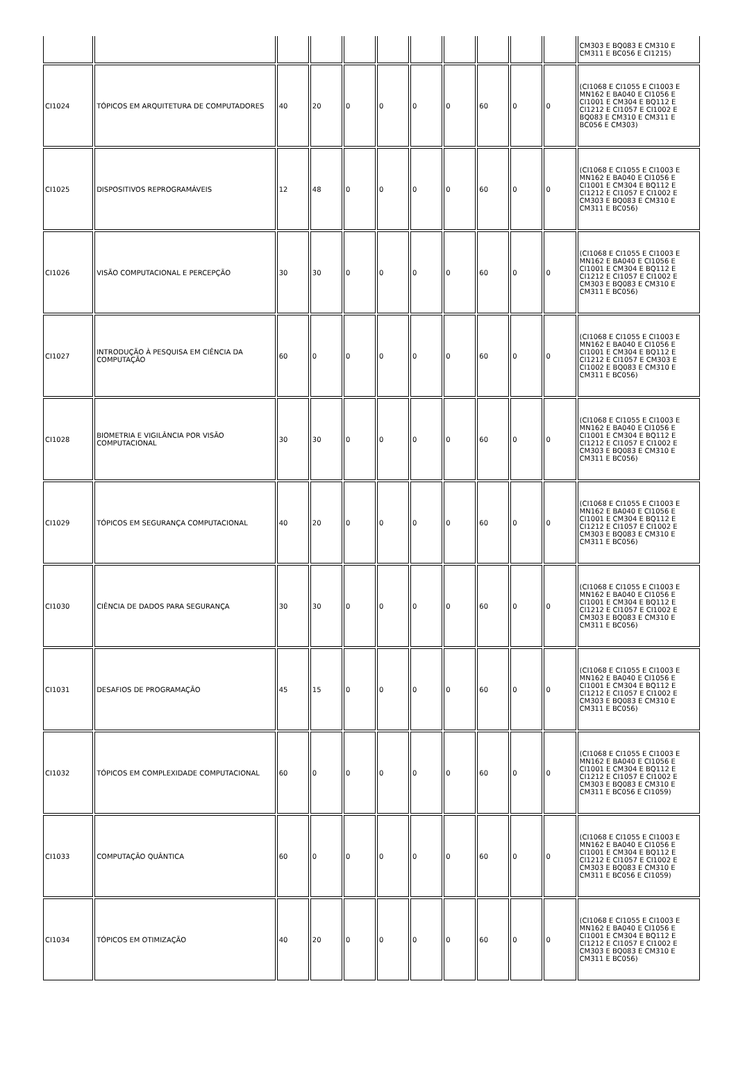| | | | | | | | | | | | CM303 E BQ083 E CM310 E CM311 E BC056 E CI1215) |
| CI1024 | TÓPICOS EM ARQUITETURA DE COMPUTADORES | 40 | 20 | 0 | 0 | 0 | 0 | 60 | 0 | 0 | (CI1068 E CI1055 E CI1003 E MN162 E BA040 E CI1056 E CI1001 E CM304 E BQ112 E CI1212 E CI1057 E CI1002 E BQ083 E CM310 E CM311 E BC056 E CM303) |
| CI1025 | DISPOSITIVOS REPROGRAMÁVEIS | 12 | 48 | 0 | 0 | 0 | 0 | 60 | 0 | 0 | (CI1068 E CI1055 E CI1003 E MN162 E BA040 E CI1056 E CI1001 E CM304 E BQ112 E CI1212 E CI1057 E CI1002 E CM303 E BQ083 E CM310 E CM311 E BC056) |
| CI1026 | VISÃO COMPUTACIONAL E PERCEPÇÃO | 30 | 30 | 0 | 0 | 0 | 0 | 60 | 0 | 0 | (CI1068 E CI1055 E CI1003 E MN162 E BA040 E CI1056 E CI1001 E CM304 E BQ112 E CI1212 E CI1057 E CI1002 E CM303 E BQ083 E CM310 E CM311 E BC056) |
| CI1027 | INTRODUÇÃO À PESQUISA EM CIÊNCIA DA COMPUTAÇÃO | 60 | 0 | 0 | 0 | 0 | 0 | 60 | 0 | 0 | (CI1068 E CI1055 E CI1003 E MN162 E BA040 E CI1056 E CI1001 E CM304 E BQ112 E CI1212 E CI1057 E CM303 E CI1002 E BQ083 E CM310 E CM311 E BC056) |
| CI1028 | BIOMETRIA E VIGILÂNCIA POR VISÃO COMPUTACIONAL | 30 | 30 | 0 | 0 | 0 | 0 | 60 | 0 | 0 | (CI1068 E CI1055 E CI1003 E MN162 E BA040 E CI1056 E CI1001 E CM304 E BQ112 E CI1212 E CI1057 E CI1002 E CM303 E BQ083 E CM310 E CM311 E BC056) |
| CI1029 | TÓPICOS EM SEGURANÇA COMPUTACIONAL | 40 | 20 | 0 | 0 | 0 | 0 | 60 | 0 | 0 | (CI1068 E CI1055 E CI1003 E MN162 E BA040 E CI1056 E CI1001 E CM304 E BQ112 E CI1212 E CI1057 E CI1002 E CM303 E BQ083 E CM310 E CM311 E BC056) |
| CI1030 | CIÊNCIA DE DADOS PARA SEGURANÇA | 30 | 30 | 0 | 0 | 0 | 0 | 60 | 0 | 0 | (CI1068 E CI1055 E CI1003 E MN162 E BA040 E CI1056 E CI1001 E CM304 E BQ112 E CI1212 E CI1057 E CI1002 E CM303 E BQ083 E CM310 E CM311 E BC056) |
| CI1031 | DESAFIOS DE PROGRAMAÇÃO | 45 | 15 | 0 | 0 | 0 | 0 | 60 | 0 | 0 | (CI1068 E CI1055 E CI1003 E MN162 E BA040 E CI1056 E CI1001 E CM304 E BQ112 E CI1212 E CI1057 E CI1002 E CM303 E BQ083 E CM310 E CM311 E BC056) |
| CI1032 | TÓPICOS EM COMPLEXIDADE COMPUTACIONAL | 60 | 0 | 0 | 0 | 0 | 0 | 60 | 0 | 0 | (CI1068 E CI1055 E CI1003 E MN162 E BA040 E CI1056 E CI1001 E CM304 E BQ112 E CI1212 E CI1057 E CI1002 E CM303 E BQ083 E CM310 E CM311 E BC056 E CI1059) |
| CI1033 | COMPUTAÇÃO QUÂNTICA | 60 | 0 | 0 | 0 | 0 | 0 | 60 | 0 | 0 | (CI1068 E CI1055 E CI1003 E MN162 E BA040 E CI1056 E CI1001 E CM304 E BQ112 E CI1212 E CI1057 E CI1002 E CM303 E BQ083 E CM310 E CM311 E BC056 E CI1059) |
| CI1034 | TÓPICOS EM OTIMIZAÇÃO | 40 | 20 | 0 | 0 | 0 | 0 | 60 | 0 | 0 | (CI1068 E CI1055 E CI1003 E MN162 E BA040 E CI1056 E CI1001 E CM304 E BQ112 E CI1212 E CI1057 E CI1002 E CM303 E BQ083 E CM310 E CM311 E BC056) |